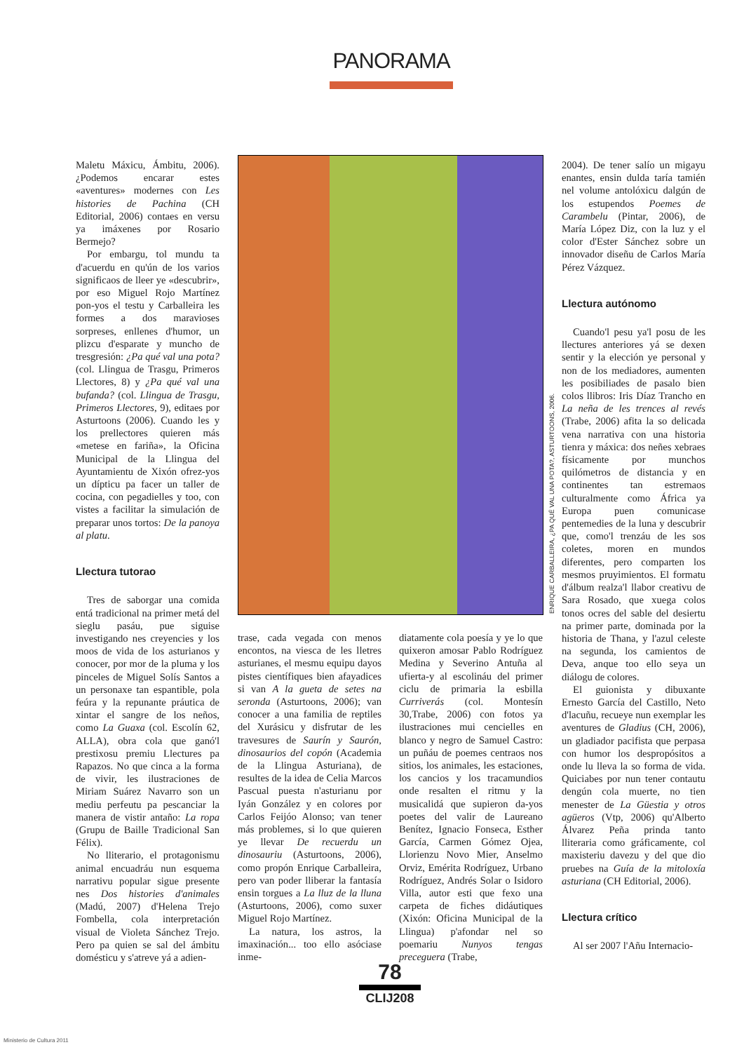PANORAMA
Maletu Máxicu, Ámbitu, 2006). ¿Podemos encarar estes «aventures» modernes con Les histories de Pachina (CH Editorial, 2006) contaes en versu ya imáxenes por Rosario Bermejo?
Por embargu, tol mundu ta d'acuerdu en qu'ún de los varios significaos de lleer ye «descubrir», por eso Miguel Rojo Martínez pon-yos el testu y Carballeira les formes a dos maravioses sorpreses, enllenes d'humor, un plizcu d'esparate y muncho de tresgresión: ¿Pa qué val una pota? (col. Llingua de Trasgu, Primeros Llectores, 8) y ¿Pa qué val una bufanda? (col. Llingua de Trasgu, Primeros Llectores, 9), editaes por Asturtoons (2006). Cuando les y los prellectores quieren más «metese en fariña», la Oficina Municipal de la Llingua del Ayuntamientu de Xixón ofrez-yos un dípticu pa facer un taller de cocina, con pegadielles y too, con vistes a facilitar la simulación de preparar unos tortos: De la panoya al platu.
Llectura tutorao
Tres de saborgar una comida entá tradicional na primer metá del sieglu pasáu, pue siguise investigando nes creyencies y los moos de vida de los asturianos y conocer, por mor de la pluma y los pinceles de Miguel Solís Santos a un personaxe tan espantible, pola feúra y la repunante práutica de xintar el sangre de los neños, como La Guaxa (col. Escolín 62, ALLA), obra cola que ganó'l prestixosu premiu Llectures pa Rapazos. No que cinca a la forma de vivir, les ilustraciones de Miriam Suárez Navarro son un mediu perfeutu pa pescanciar la manera de vistir antaño: La ropa (Grupu de Baille Tradicional San Félix).
No lliterario, el protagonismu animal encuadráu nun esquema narrativu popular sigue presente nes Dos histories d'animales (Madú, 2007) d'Helena Trejo Fombella, cola interpretación visual de Violeta Sánchez Trejo. Pero pa quien se sal del ámbitu domésticu y s'atreve yá a adien-
ENRIQUE CARBALLEIRA, ¿PA QUÉ VAL UNA POTA?, ASTURTOONS, 2006.
trase, cada vegada con menos encontos, na viesca de les lletres asturianes, el mesmu equipu dayos pistes científiques bien afayadices si van A la gueta de setes na seronda (Asturtoons, 2006); van conocer a una familia de reptiles del Xurásicu y disfrutar de les travesures de Saurín y Saurón, dinosaurios del copón (Academia de la Llingua Asturiana), de resultes de la idea de Celia Marcos Pascual puesta n'asturianu por Iyán González y en colores por Carlos Feijóo Alonso; van tener más problemes, si lo que quieren ye llevar De recuerdu un dinosauriu (Asturtoons, 2006), como propón Enrique Carballeira, pero van poder lliberar la fantasía ensin torgues a La lluz de la lluna (Asturtoons, 2006), como suxer Miguel Rojo Martínez.
La natura, los astros, la imaxinación... too ello asóciase inme-
diatamente cola poesía y ye lo que quixeron amosar Pablo Rodríguez Medina y Severino Antuña al ufierta-y al escolináu del primer ciclu de primaria la esbilla Curriverás (col. Montesín 30,Trabe, 2006) con fotos ya ilustraciones mui cencielles en blanco y negro de Samuel Castro: un puñáu de poemes centraos nos sitios, los animales, les estaciones, los cancios y los tracamundios onde resalten el ritmu y la musicalidá que supieron da-yos poetes del valir de Laureano Benítez, Ignacio Fonseca, Esther García, Carmen Gómez Ojea, Llorienzu Novo Mier, Anselmo Orviz, Emérita Rodríguez, Urbano Rodríguez, Andrés Solar o Isidoro Villa, autor esti que fexo una carpeta de fiches didáutiques (Xixón: Oficina Municipal de la Llingua) p'afondar nel so poemariu Nunyos tengas preceguera (Trabe,
2004). De tener salío un migayu enantes, ensin dulda taría tamién nel volume antolóxicu dalgún de los estupendos Poemes de Carambelu (Pintar, 2006), de María López Diz, con la luz y el color d'Ester Sánchez sobre un innovador diseñu de Carlos María Pérez Vázquez.
Llectura autónomo
Cuando'l pesu ya'l posu de les llectures anteriores yá se dexen sentir y la elección ye personal y non de los mediadores, aumenten les posibiliades de pasalo bien colos llibros: Iris Díaz Trancho en La neña de les trences al revés (Trabe, 2006) afita la so delicada vena narrativa con una historia tienra y máxica: dos neñes xebraes físicamente por munchos quilómetros de distancia y en continentes tan estremaos culturalmente como África ya Europa puen comunicase pentemedies de la luna y descubrir que, como'l trenzáu de les sos coletes, moren en mundos diferentes, pero comparten los mesmos pruyimientos. El formatu d'álbum realza'l llabor creativu de Sara Rosado, que xuega colos tonos ocres del sable del desiertu na primer parte, dominada por la historia de Thana, y l'azul celeste na segunda, los camientos de Deva, anque too ello seya un diálogu de colores.
El guionista y dibuxante Ernesto García del Castillo, Neto d'lacuñu, recueye nun exemplar les aventures de Gladius (CH, 2006), un gladiador pacifista que perpasa con humor los despropósitos a onde lu lleva la so forma de vida. Quiciabes por nun tener contautu dengún cola muerte, no tien menester de La Güestia y otros agüeros (Vtp, 2006) qu'Alberto Álvarez Peña prinda tanto lliteraria como gráficamente, col maxisteriu davezu y del que dio pruebes na Guía de la mitoloxía asturiana (CH Editorial, 2006).
Llectura crítico
Al ser 2007 l'Añu Internacio-
78
CLIJ208
Ministerio de Cultura 2011